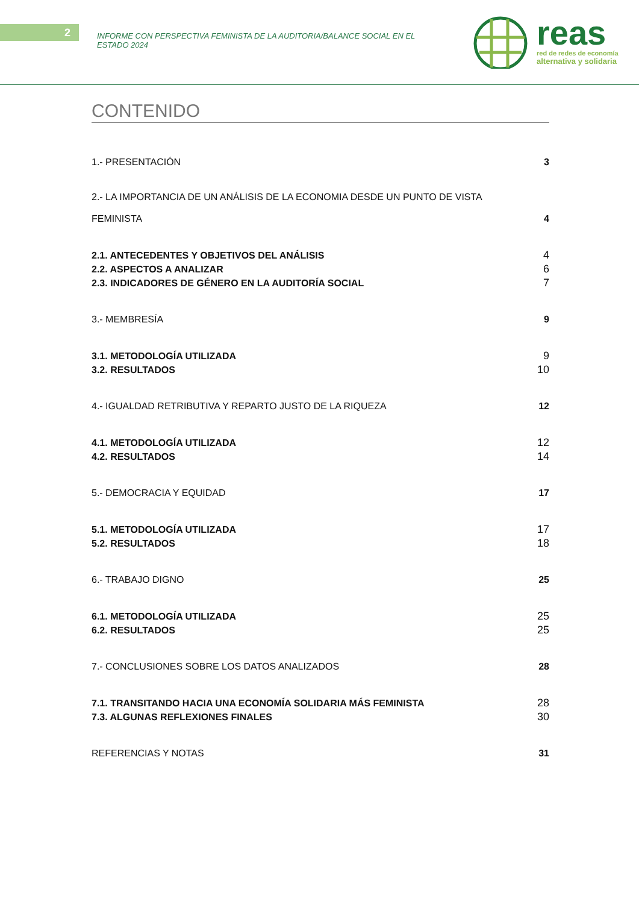2
INFORME CON PERSPECTIVA FEMINISTA DE LA AUDITORIA/BALANCE SOCIAL EN EL ESTADO 2024
reas
red de redes de economía
alternativa y solidaria
CONTENIDO
1.- PRESENTACIÓN 3
2.- LA IMPORTANCIA DE UN ANÁLISIS DE LA ECONOMIA DESDE UN PUNTO DE VISTA
FEMINISTA 4
2.1. ANTECEDENTES Y OBJETIVOS DEL ANÁLISIS 4
2.2. ASPECTOS A ANALIZAR 6
2.3. INDICADORES DE GÉNERO EN LA AUDITORÍA SOCIAL 7
3.- MEMBRESÍA 9
3.1. METODOLOGÍA UTILIZADA 9
3.2. RESULTADOS 10
4.- IGUALDAD RETRIBUTIVA Y REPARTO JUSTO DE LA RIQUEZA 12
4.1. METODOLOGÍA UTILIZADA 12
4.2. RESULTADOS 14
5.- DEMOCRACIA Y EQUIDAD 17
5.1. METODOLOGÍA UTILIZADA 17
5.2. RESULTADOS 18
6.- TRABAJO DIGNO 25
6.1. METODOLOGÍA UTILIZADA 25
6.2. RESULTADOS 25
7.- CONCLUSIONES SOBRE LOS DATOS ANALIZADOS 28
7.1. TRANSITANDO HACIA UNA ECONOMÍA SOLIDARIA MÁS FEMINISTA 28
7.3. ALGUNAS REFLEXIONES FINALES 30
REFERENCIAS Y NOTAS 31